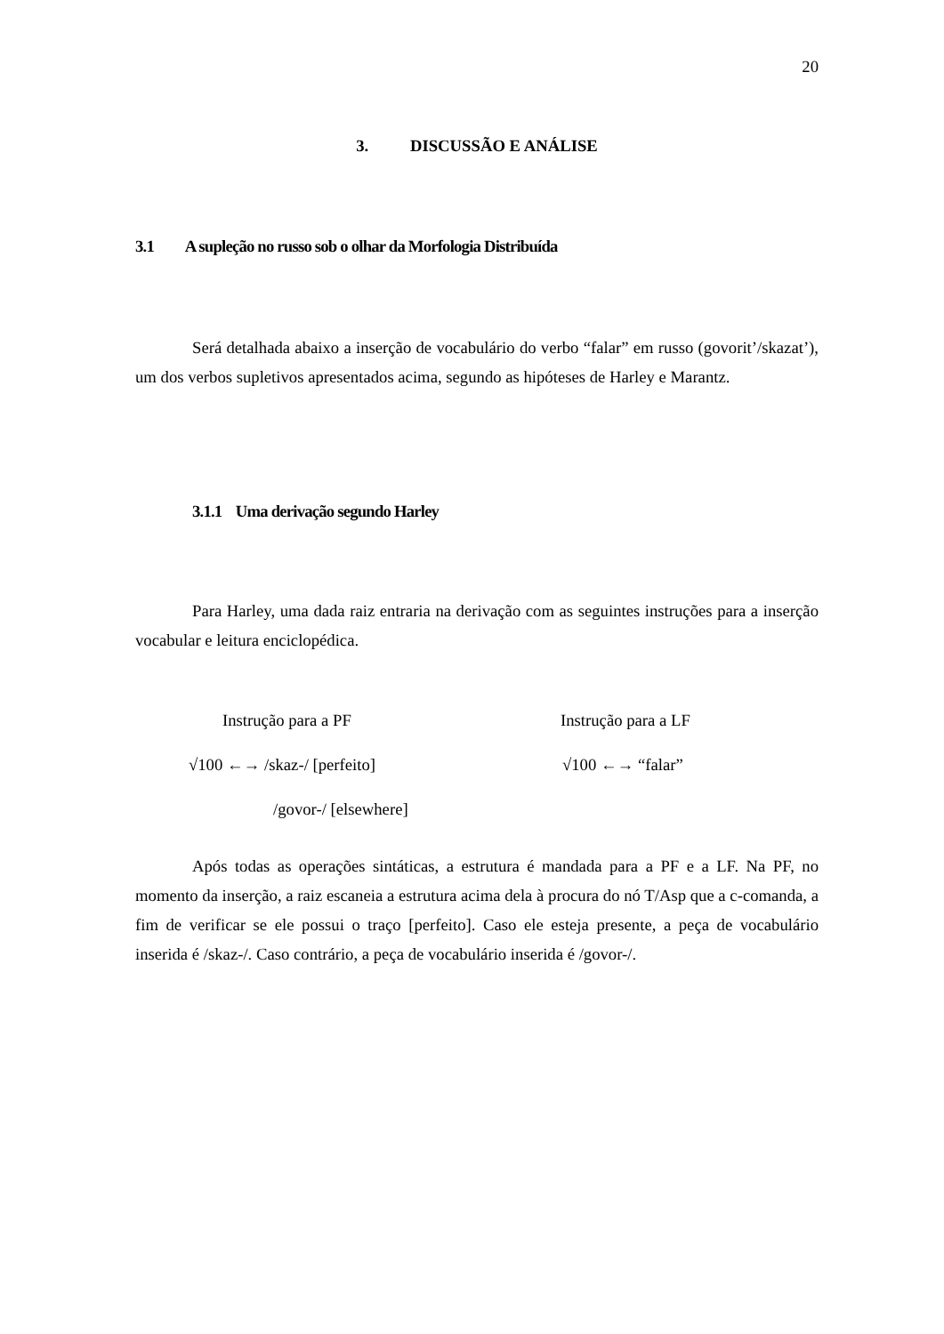20
3. DISCUSSÃO E ANÁLISE
3.1 A supleção no russo sob o olhar da Morfologia Distribuída
Será detalhada abaixo a inserção de vocabulário do verbo “falar” em russo (govorit’/skazat’), um dos verbos supletivos apresentados acima, segundo as hipóteses de Harley e Marantz.
3.1.1 Uma derivação segundo Harley
Para Harley, uma dada raiz entraria na derivação com as seguintes instruções para a inserção vocabular e leitura enciclopédica.
Instrução para a PF Instrução para a LF
√100 ←→ /skaz-/ [perfeito] √100 ←→ “falar”
/govor-/ [elsewhere]
Após todas as operações sintáticas, a estrutura é mandada para a PF e a LF. Na PF, no momento da inserção, a raiz escaneia a estrutura acima dela à procura do nó T/Asp que a c-comanda, a fim de verificar se ele possui o traço [perfeito]. Caso ele esteja presente, a peça de vocabulário inserida é /skaz-/. Caso contrário, a peça de vocabulário inserida é /govor-/.